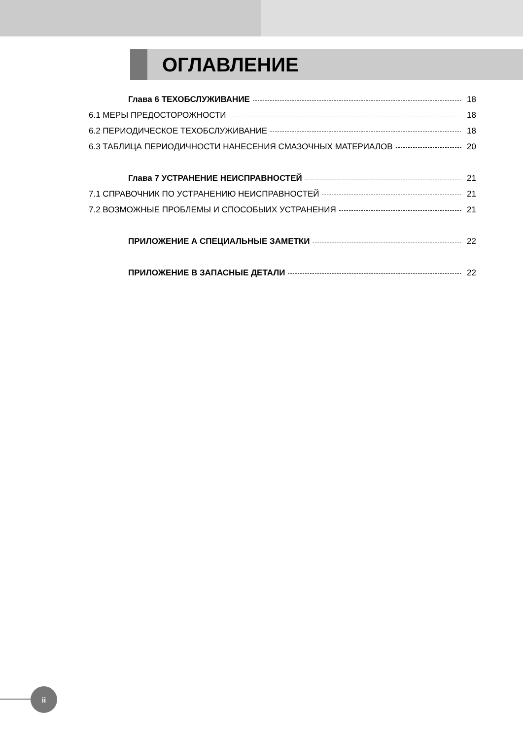ОГЛАВЛЕНИЕ
Глава 6 ТЕХОБСЛУЖИВАНИЕ 18
6.1 МЕРЫ ПРЕДОСТОРОЖНОСТИ 18
6.2 ПЕРИОДИЧЕСКОЕ ТЕХОБСЛУЖИВАНИЕ 18
6.3 ТАБЛИЦА ПЕРИОДИЧНОСТИ НАНЕСЕНИЯ СМАЗОЧНЫХ МАТЕРИАЛОВ 20
Глава 7 УСТРАНЕНИЕ НЕИСПРАВНОСТЕЙ 21
7.1 СПРАВОЧНИК ПО УСТРАНЕНИЮ НЕИСПРАВНОСТЕЙ 21
7.2 ВОЗМОЖНЫЕ ПРОБЛЕМЫ И СПОСОБЫИХ УСТРАНЕНИЯ 21
ПРИЛОЖЕНИЕ А СПЕЦИАЛЬНЫЕ ЗАМЕТКИ 22
ПРИЛОЖЕНИЕ В ЗАПАСНЫЕ ДЕТАЛИ 22
ii